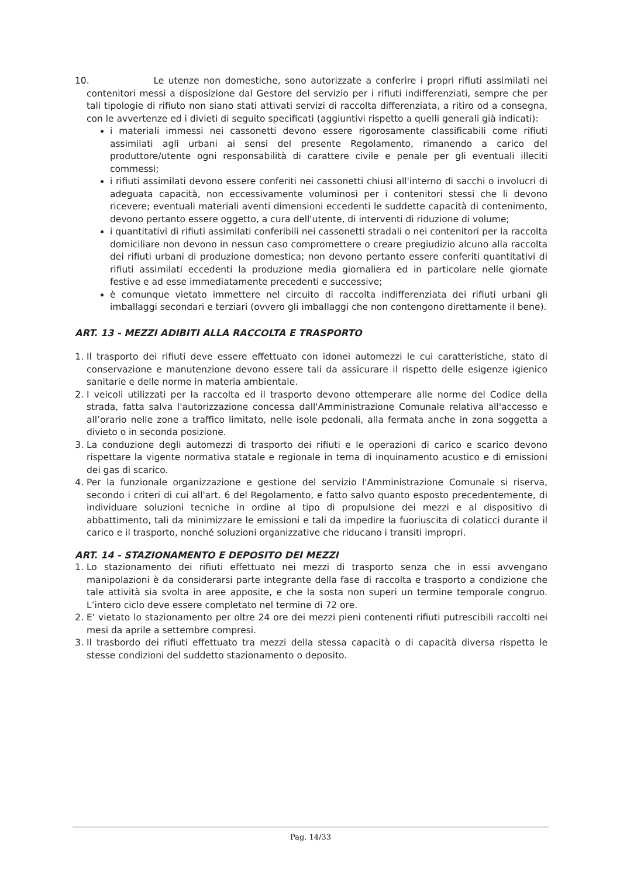10. Le utenze non domestiche, sono autorizzate a conferire i propri rifiuti assimilati nei contenitori messi a disposizione dal Gestore del servizio per i rifiuti indifferenziati, sempre che per tali tipologie di rifiuto non siano stati attivati servizi di raccolta differenziata, a ritiro od a consegna, con le avvertenze ed i divieti di seguito specificati (aggiuntivi rispetto a quelli generali già indicati):
i materiali immessi nei cassonetti devono essere rigorosamente classificabili come rifiuti assimilati agli urbani ai sensi del presente Regolamento, rimanendo a carico del produttore/utente ogni responsabilità di carattere civile e penale per gli eventuali illeciti commessi;
i rifiuti assimilati devono essere conferiti nei cassonetti chiusi all'interno di sacchi o involucri di adeguata capacità, non eccessivamente voluminosi per i contenitori stessi che li devono ricevere; eventuali materiali aventi dimensioni eccedenti le suddette capacità di contenimento, devono pertanto essere oggetto, a cura dell'utente, di interventi di riduzione di volume;
i quantitativi di rifiuti assimilati conferibili nei cassonetti stradali o nei contenitori per la raccolta domiciliare non devono in nessun caso compromettere o creare pregiudizio alcuno alla raccolta dei rifiuti urbani di produzione domestica; non devono pertanto essere conferiti quantitativi di rifiuti assimilati eccedenti la produzione media giornaliera ed in particolare nelle giornate festive e ad esse immediatamente precedenti e successive;
è comunque vietato immettere nel circuito di raccolta indifferenziata dei rifiuti urbani gli imballaggi secondari e terziari (ovvero gli imballaggi che non contengono direttamente il bene).
ART. 13 - MEZZI ADIBITI ALLA RACCOLTA E TRASPORTO
1. Il trasporto dei rifiuti deve essere effettuato con idonei automezzi le cui caratteristiche, stato di conservazione e manutenzione devono essere tali da assicurare il rispetto delle esigenze igienico sanitarie e delle norme in materia ambientale.
2. I veicoli utilizzati per la raccolta ed il trasporto devono ottemperare alle norme del Codice della strada, fatta salva l'autorizzazione concessa dall'Amministrazione Comunale relativa all'accesso e all’orario nelle zone a traffico limitato, nelle isole pedonali, alla fermata anche in zona soggetta a divieto o in seconda posizione.
3. La conduzione degli automezzi di trasporto dei rifiuti e le operazioni di carico e scarico devono rispettare la vigente normativa statale e regionale in tema di inquinamento acustico e di emissioni dei gas di scarico.
4. Per la funzionale organizzazione e gestione del servizio l'Amministrazione Comunale si riserva, secondo i criteri di cui all'art. 6 del Regolamento, e fatto salvo quanto esposto precedentemente, di individuare soluzioni tecniche in ordine al tipo di propulsione dei mezzi e al dispositivo di abbattimento, tali da minimizzare le emissioni e tali da impedire la fuoriuscita di colaticci durante il carico e il trasporto, nonché soluzioni organizzative che riducano i transiti impropri.
ART. 14 - STAZIONAMENTO E DEPOSITO DEI MEZZI
1. Lo stazionamento dei rifiuti effettuato nei mezzi di trasporto senza che in essi avvengano manipolazioni è da considerarsi parte integrante della fase di raccolta e trasporto a condizione che tale attività sia svolta in aree apposite, e che la sosta non superi un termine temporale congruo. L’intero ciclo deve essere completato nel termine di 72 ore.
2. E' vietato lo stazionamento per oltre 24 ore dei mezzi pieni contenenti rifiuti putrescibili raccolti nei mesi da aprile a settembre compresi.
3. Il trasbordo dei rifiuti effettuato tra mezzi della stessa capacità o di capacità diversa rispetta le stesse condizioni del suddetto stazionamento o deposito.
Pag. 14/33